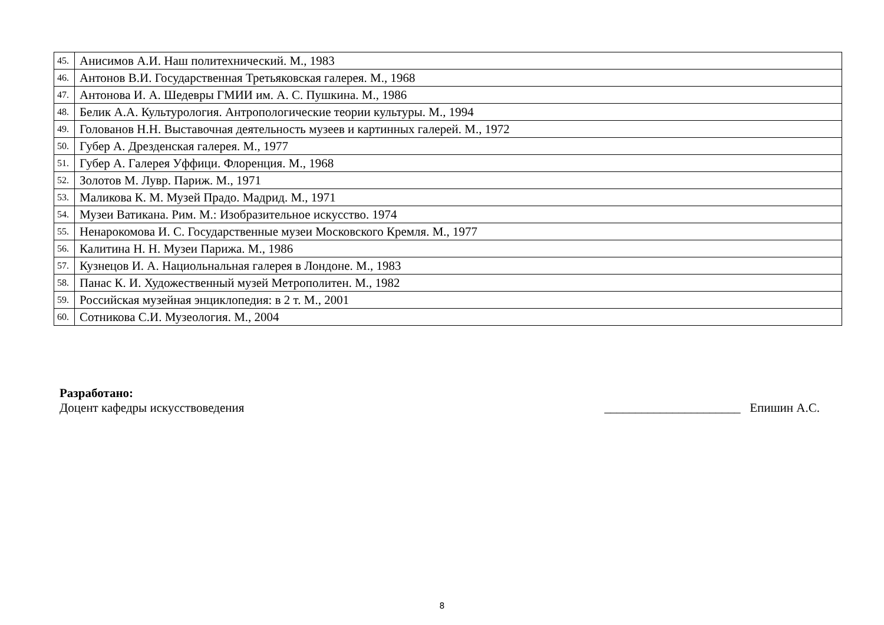| 45. | Анисимов А.И. Наш политехнический. М., 1983 |
| 46. | Антонов В.И. Государственная Третьяковская галерея. М., 1968 |
| 47. | Антонова И. А. Шедевры ГМИИ им. А. С. Пушкина. М., 1986 |
| 48. | Белик А.А. Культурология. Антропологические теории культуры. М., 1994 |
| 49. | Голованов Н.Н. Выставочная деятельность музеев и картинных галерей. М., 1972 |
| 50. | Губер А. Дрезденская галерея. М., 1977 |
| 51. | Губер А. Галерея Уффици. Флоренция. М., 1968 |
| 52. | Золотов М. Лувр. Париж. М., 1971 |
| 53. | Маликова К. М. Музей Прадо. Мадрид. М., 1971 |
| 54. | Музеи Ватикана. Рим. М.: Изобразительное искусство. 1974 |
| 55. | Ненарокомова И. С. Государственные музеи Московского Кремля. М., 1977 |
| 56. | Калитина Н. Н. Музеи Парижа. М., 1986 |
| 57. | Кузнецов И. А. Нациольнальная галерея в Лондоне. М., 1983 |
| 58. | Панас К. И. Художественный музей Метрополитен. М., 1982 |
| 59. | Российская музейная энциклопедия: в 2 т. М., 2001 |
| 60. | Сотникова С.И. Музеология. М., 2004 |
Разработано:
Доцент кафедры искусствоведения ______________________ Епишин А.С.
8